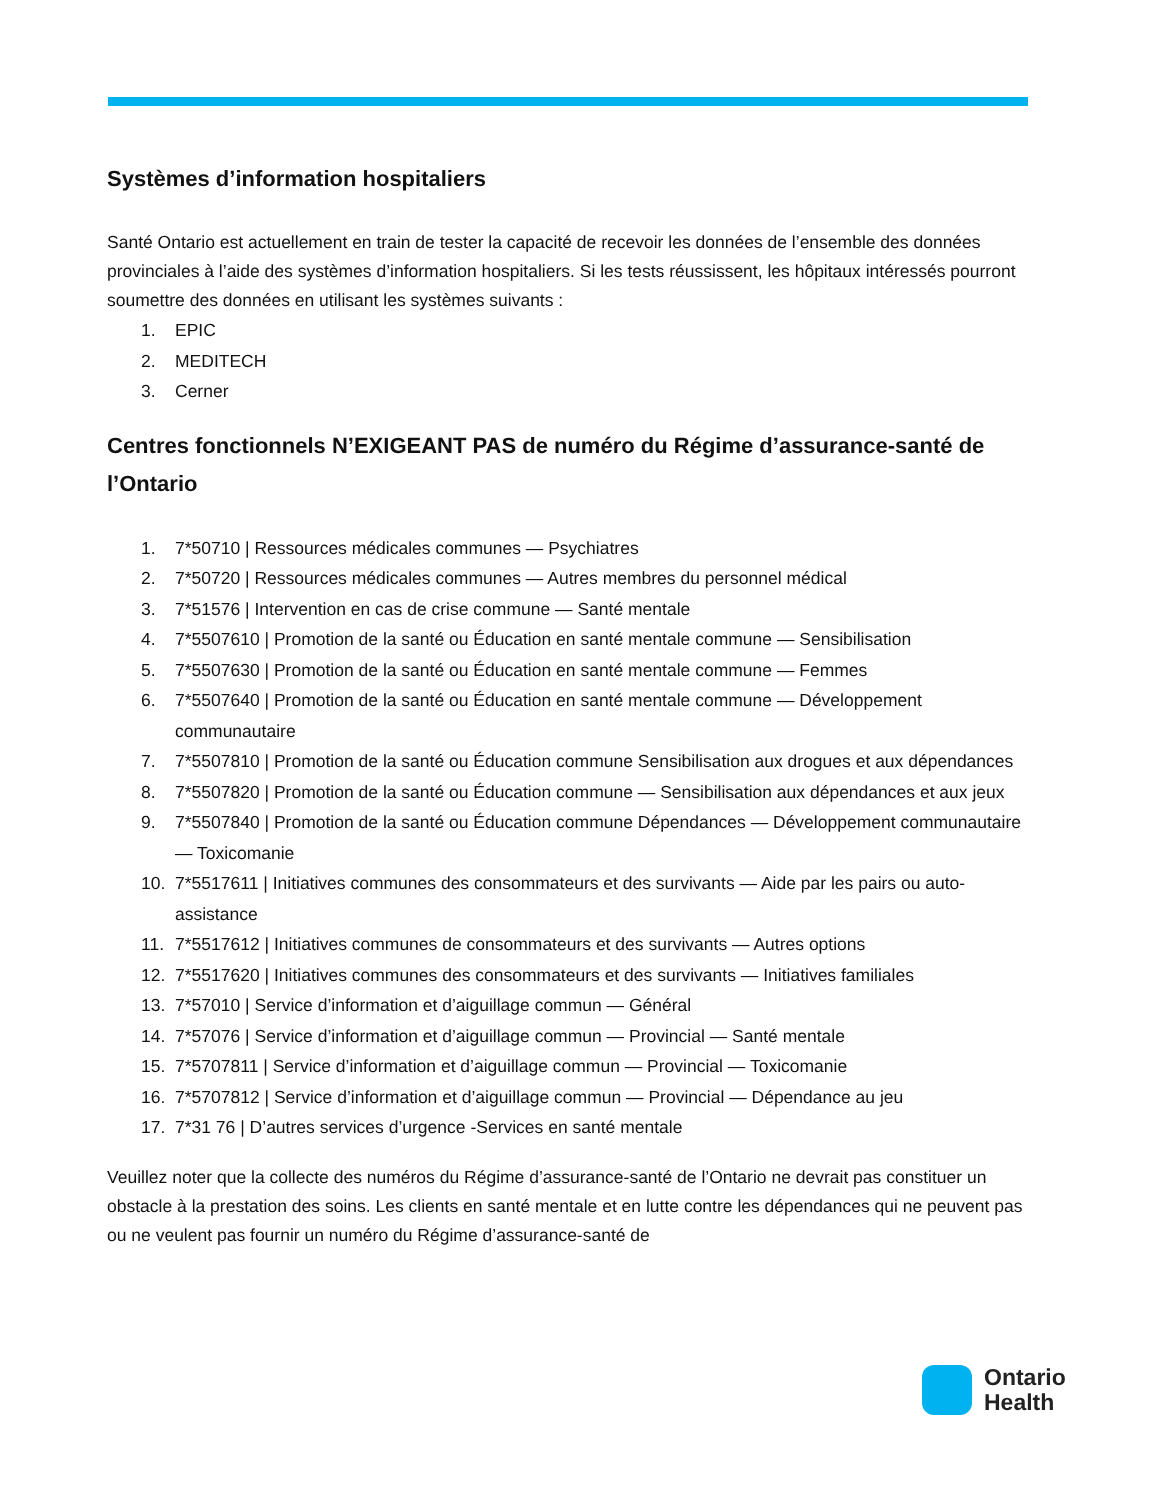Systèmes d’information hospitaliers
Santé Ontario est actuellement en train de tester la capacité de recevoir les données de l’ensemble des données provinciales à l’aide des systèmes d’information hospitaliers. Si les tests réussissent, les hôpitaux intéressés pourront soumettre des données en utilisant les systèmes suivants :
1. EPIC
2. MEDITECH
3. Cerner
Centres fonctionnels N’EXIGEANT PAS de numéro du Régime d’assurance-santé de l’Ontario
1. 7*50710 | Ressources médicales communes — Psychiatres
2. 7*50720 | Ressources médicales communes — Autres membres du personnel médical
3. 7*51576 | Intervention en cas de crise commune — Santé mentale
4. 7*5507610 | Promotion de la santé ou Éducation en santé mentale commune — Sensibilisation
5. 7*5507630 | Promotion de la santé ou Éducation en santé mentale commune — Femmes
6. 7*5507640 | Promotion de la santé ou Éducation en santé mentale commune — Développement communautaire
7. 7*5507810 | Promotion de la santé ou Éducation commune Sensibilisation aux drogues et aux dépendances
8. 7*5507820 | Promotion de la santé ou Éducation commune — Sensibilisation aux dépendances et aux jeux
9. 7*5507840 | Promotion de la santé ou Éducation commune Dépendances — Développement communautaire — Toxicomanie
10. 7*5517611 | Initiatives communes des consommateurs et des survivants — Aide par les pairs ou auto-assistance
11. 7*5517612 | Initiatives communes de consommateurs et des survivants — Autres options
12. 7*5517620 | Initiatives communes des consommateurs et des survivants — Initiatives familiales
13. 7*57010 | Service d’information et d’aiguillage commun — Général
14. 7*57076 | Service d’information et d’aiguillage commun — Provincial — Santé mentale
15. 7*5707811 | Service d’information et d’aiguillage commun — Provincial — Toxicomanie
16. 7*5707812 | Service d’information et d’aiguillage commun — Provincial — Dépendance au jeu
17. 7*31 76 | D’autres services d’urgence -Services en santé mentale
Veuillez noter que la collecte des numéros du Régime d’assurance-santé de l’Ontario ne devrait pas constituer un obstacle à la prestation des soins. Les clients en santé mentale et en lutte contre les dépendances qui ne peuvent pas ou ne veulent pas fournir un numéro du Régime d’assurance-santé de
Ontario
Health